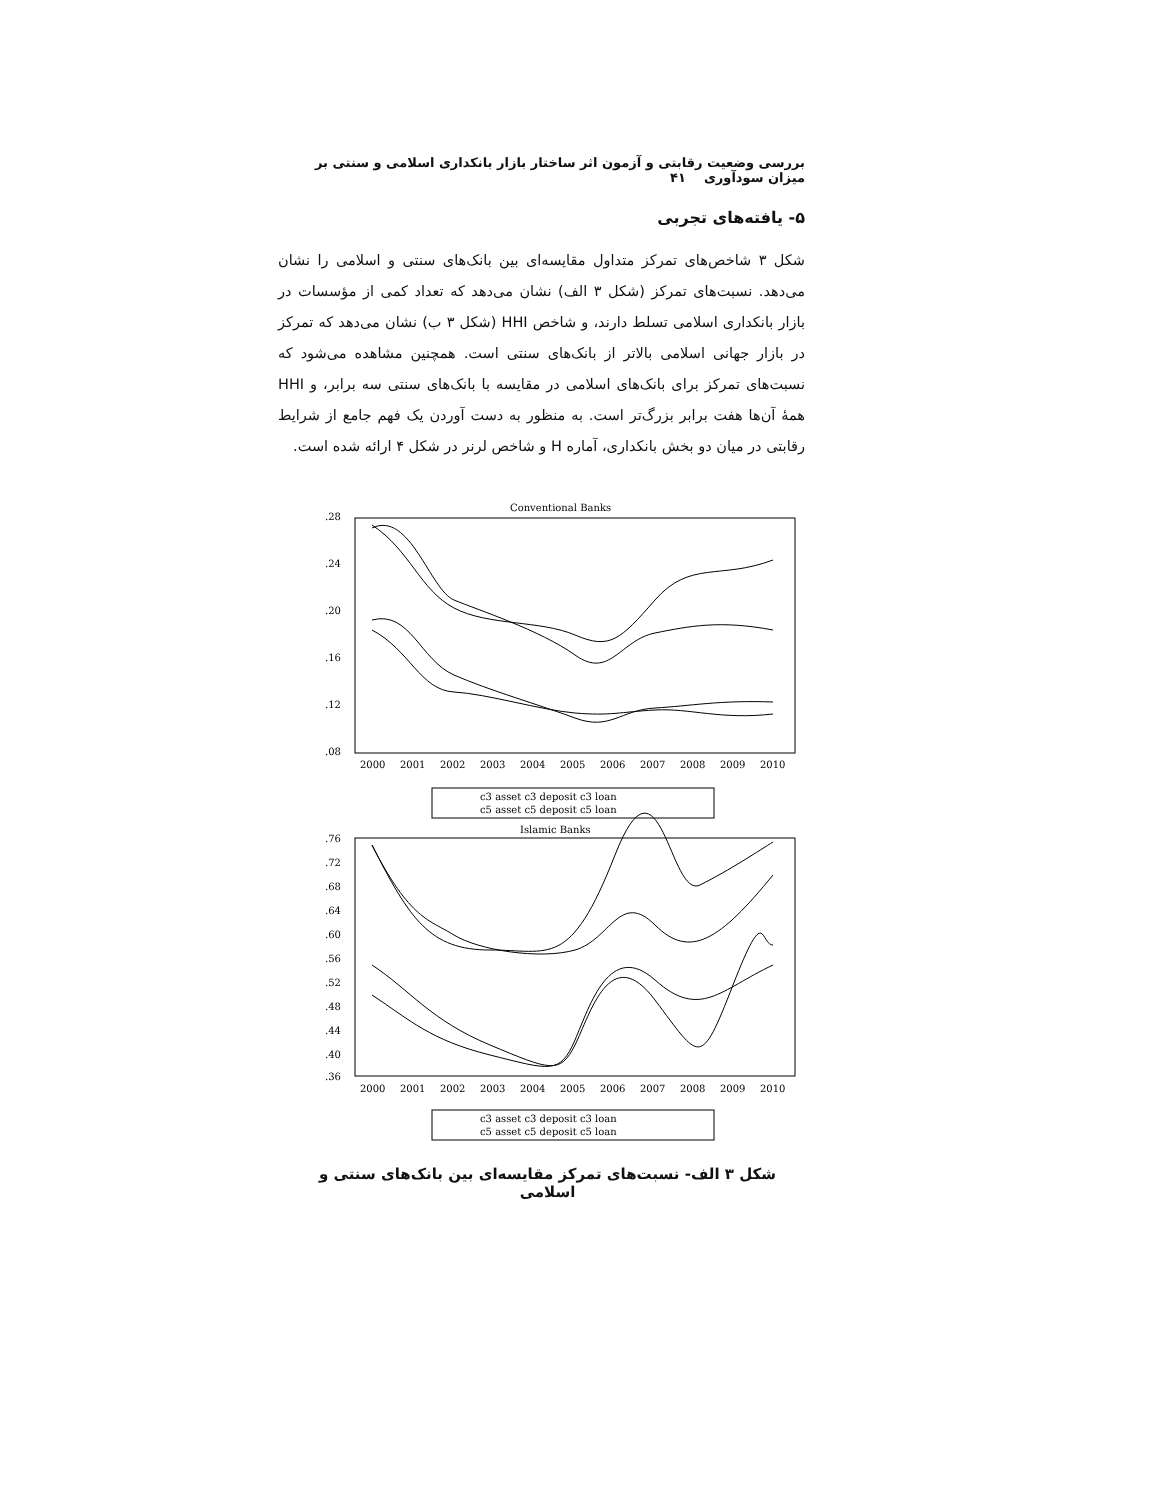بررسی وضعیت رقابتی و آزمون اثر ساختار بازار بانکداری اسلامی و سنتی بر میزان سودآوری ۴۱
۵- یافته‌های تجربی
شکل ۳ شاخص‌های تمرکز متداول مقایسه‌ای بین بانک‌های سنتی و اسلامی را نشان می‌دهد. نسبت‌های تمرکز (شکل ۳ الف) نشان می‌دهد که تعداد کمی از مؤسسات در بازار بانکداری اسلامی تسلط دارند، و شاخص HHI (شکل ۳ ب) نشان می‌دهد که تمرکز در بازار جهانی اسلامی بالاتر از بانک‌های سنتی است. همچنین مشاهده می‌شود که نسبت‌های تمرکز برای بانک‌های اسلامی در مقایسه با بانک‌های سنتی سه برابر، و HHI همهٔ آن‌ها هفت برابر بزرگ‌تر است. به منظور به دست آوردن یک فهم جامع از شرایط رقابتی در میان دو بخش بانکداری، آماره H و شاخص لرنر در شکل ۴ ارائه شده است.
Conventional Banks
.28
.24
.20
.16
.12
.08
2000
2001
2002
2003
2004
2005
2006
2007
2008
2009
2010
c3 asset c3 deposit c3 loan
c5 asset c5 deposit c5 loan
Islamic Banks
.76
.72
.68
.64
.60
.56
.52
.48
.44
.40
.36
2000
2001
2002
2003
2004
2005
2006
2007
2008
2009
2010
c3 asset c3 deposit c3 loan
c5 asset c5 deposit c5 loan
شکل ۳ الف- نسبت‌های تمرکز مقایسه‌ای بین بانک‌های سنتی و اسلامی